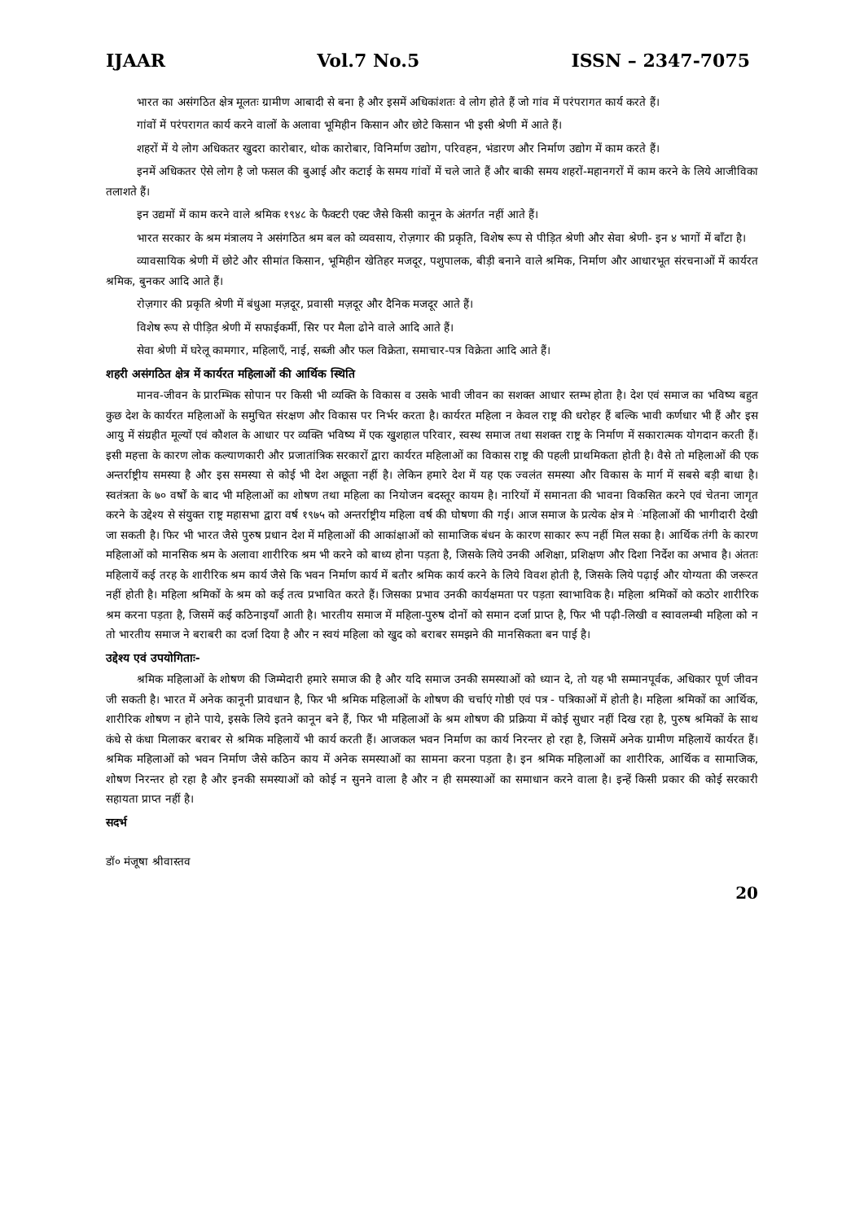IJAAR Vol.7 No.5 ISSN – 2347-7075
भारत का असंगठित क्षेत्र मूलतः ग्रामीण आबादी से बना है और इसमें अधिकांशतः वे लोग होते हैं जो गांव में परंपरागत कार्य करते हैं।
गांवों में परंपरागत कार्य करने वालों के अलावा भूमिहीन किसान और छोटे किसान भी इसी श्रेणी में आते हैं।
शहरों में ये लोग अधिकतर खुदरा कारोबार, थोक कारोबार, विनिर्माण उद्योग, परिवहन, भंडारण और निर्माण उद्योग में काम करते हैं।
इनमें अधिकतर ऐसे लोग है जो फसल की बुआई और कटाई के समय गांवों में चले जाते हैं और बाकी समय शहरों-महानगरों में काम करने के लिये आजीविका तलाशते हैं।
इन उद्यमों में काम करने वाले श्रमिक १९४८ के फैक्टरी एक्ट जैसे किसी कानून के अंतर्गत नहीं आते हैं।
भारत सरकार के श्रम मंत्रालय ने असंगठित श्रम बल को व्यवसाय, रोज़गार की प्रकृति, विशेष रूप से पीड़ित श्रेणी और सेवा श्रेणी- इन ४ भागों में बाँटा है।
व्यावसायिक श्रेणी में छोटे और सीमांत किसान, भूमिहीन खेतिहर मजदूर, पशुपालक, बीड़ी बनाने वाले श्रमिक, निर्माण और आधारभूत संरचनाओं में कार्यरत श्रमिक, बुनकर आदि आते हैं।
रोज़गार की प्रकृति श्रेणी में बंधुआ मज़दूर, प्रवासी मज़दूर और दैनिक मजदूर आते हैं।
विशेष रूप से पीड़ित श्रेणी में सफाईकर्मी, सिर पर मैला ढोने वाले आदि आते हैं।
सेवा श्रेणी में घरेलू कामगार, महिलाएँ, नाई, सब्जी और फल विक्रेता, समाचार-पत्र विक्रेता आदि आते हैं।
शहरी असंगठित क्षेत्र में कार्यरत महिलाओं की आर्थिक स्थिति
मानव-जीवन के प्रारम्भिक सोपान पर किसी भी व्यक्ति के विकास व उसके भावी जीवन का सशक्त आधार स्तम्भ होता है। देश एवं समाज का भविष्य बहुत कुछ देश के कार्यरत महिलाओं के समुचित संरक्षण और विकास पर निर्भर करता है। कार्यरत महिला न केवल राष्ट्र की धरोहर हैं बल्कि भावी कर्णधार भी हैं और इस आयु में संग्रहीत मूल्यों एवं कौशल के आधार पर व्यक्ति भविष्य में एक खुशहाल परिवार, स्वस्थ समाज तथा सशक्त राष्ट्र के निर्माण में सकारात्मक योगदान करती हैं। इसी महत्ता के कारण लोक कल्याणकारी और प्रजातांत्रिक सरकारों द्वारा कार्यरत महिलाओं का विकास राष्ट्र की पहली प्राथमिकता होती है। वैसे तो महिलाओं की एक अन्तर्राष्ट्रीय समस्या है और इस समस्या से कोई भी देश अछूता नहीं है। लेकिन हमारे देश में यह एक ज्वलंत समस्या और विकास के मार्ग में सबसे बड़ी बाधा है। स्वतंत्रता के ७० वर्षों के बाद भी महिलाओं का शोषण तथा महिला का नियोजन बदस्तूर कायम है। नारियों में समानता की भावना विकसित करने एवं चेतना जागृत करने के उद्देश्य से संयुक्त राष्ट्र महासभा द्वारा वर्ष १९७५ को अन्तर्राष्ट्रीय महिला वर्ष की घोषणा की गई। आज समाज के प्रत्येक क्षेत्र मे ंमहिलाओं की भागीदारी देखी जा सकती है। फिर भी भारत जैसे पुरुष प्रधान देश में महिलाओं की आकांक्षाओं को सामाजिक बंधन के कारण साकार रूप नहीं मिल सका है। आर्थिक तंगी के कारण महिलाओं को मानसिक श्रम के अलावा शारीरिक श्रम भी करने को बाध्य होना पड़ता है, जिसके लिये उनकी अशिक्षा, प्रशिक्षण और दिशा निर्देश का अभाव है। अंततः महिलायें कई तरह के शारीरिक श्रम कार्य जैसे कि भवन निर्माण कार्य में बतौर श्रमिक कार्य करने के लिये विवश होती है, जिसके लिये पढ़ाई और योग्यता की जरूरत नहीं होती है। महिला श्रमिकों के श्रम को कई तत्व प्रभावित करते हैं। जिसका प्रभाव उनकी कार्यक्षमता पर पड़ता स्वाभाविक है। महिला श्रमिकों को कठोर शारीरिक श्रम करना पड़ता है, जिसमें कई कठिनाइयाँ आती है। भारतीय समाज में महिला-पुरुष दोनों को समान दर्जा प्राप्त है, फिर भी पढ़ी-लिखी व स्वावलम्बी महिला को न तो भारतीय समाज ने बराबरी का दर्जा दिया है और न स्वयं महिला को खुद को बराबर समझने की मानसिकता बन पाई है।
उद्देश्य एवं उपयोगिताः-
श्रमिक महिलाओं के शोषण की जिम्मेदारी हमारे समाज की है और यदि समाज उनकी समस्याओं को ध्यान दे, तो यह भी सम्मानपूर्वक, अधिकार पूर्ण जीवन जी सकती है। भारत में अनेक कानूनी प्रावधान है, फिर भी श्रमिक महिलाओं के शोषण की चर्चाएं गोष्ठी एवं पत्र - पत्रिकाओं में होती है। महिला श्रमिकों का आर्थिक, शारीरिक शोषण न होने पाये, इसके लिये इतने कानून बने हैं, फिर भी महिलाओं के श्रम शोषण की प्रक्रिया में कोई सुधार नहीं दिख रहा है, पुरुष श्रमिकों के साथ कंधे से कंधा मिलाकर बराबर से श्रमिक महिलायें भी कार्य करती हैं। आजकल भवन निर्माण का कार्य निरन्तर हो रहा है, जिसमें अनेक ग्रामीण महिलायें कार्यरत हैं। श्रमिक महिलाओं को भवन निर्माण जैसे कठिन काय में अनेक समस्याओं का सामना करना पड़ता है। इन श्रमिक महिलाओं का शारीरिक, आर्थिक व सामाजिक, शोषण निरन्तर हो रहा है और इनकी समस्याओं को कोई न सुनने वाला है और न ही समस्याओं का समाधान करने वाला है। इन्हें किसी प्रकार की कोई सरकारी सहायता प्राप्त नहीं है।
सदर्भ
डॉ० मंजूषा श्रीवास्तव
20